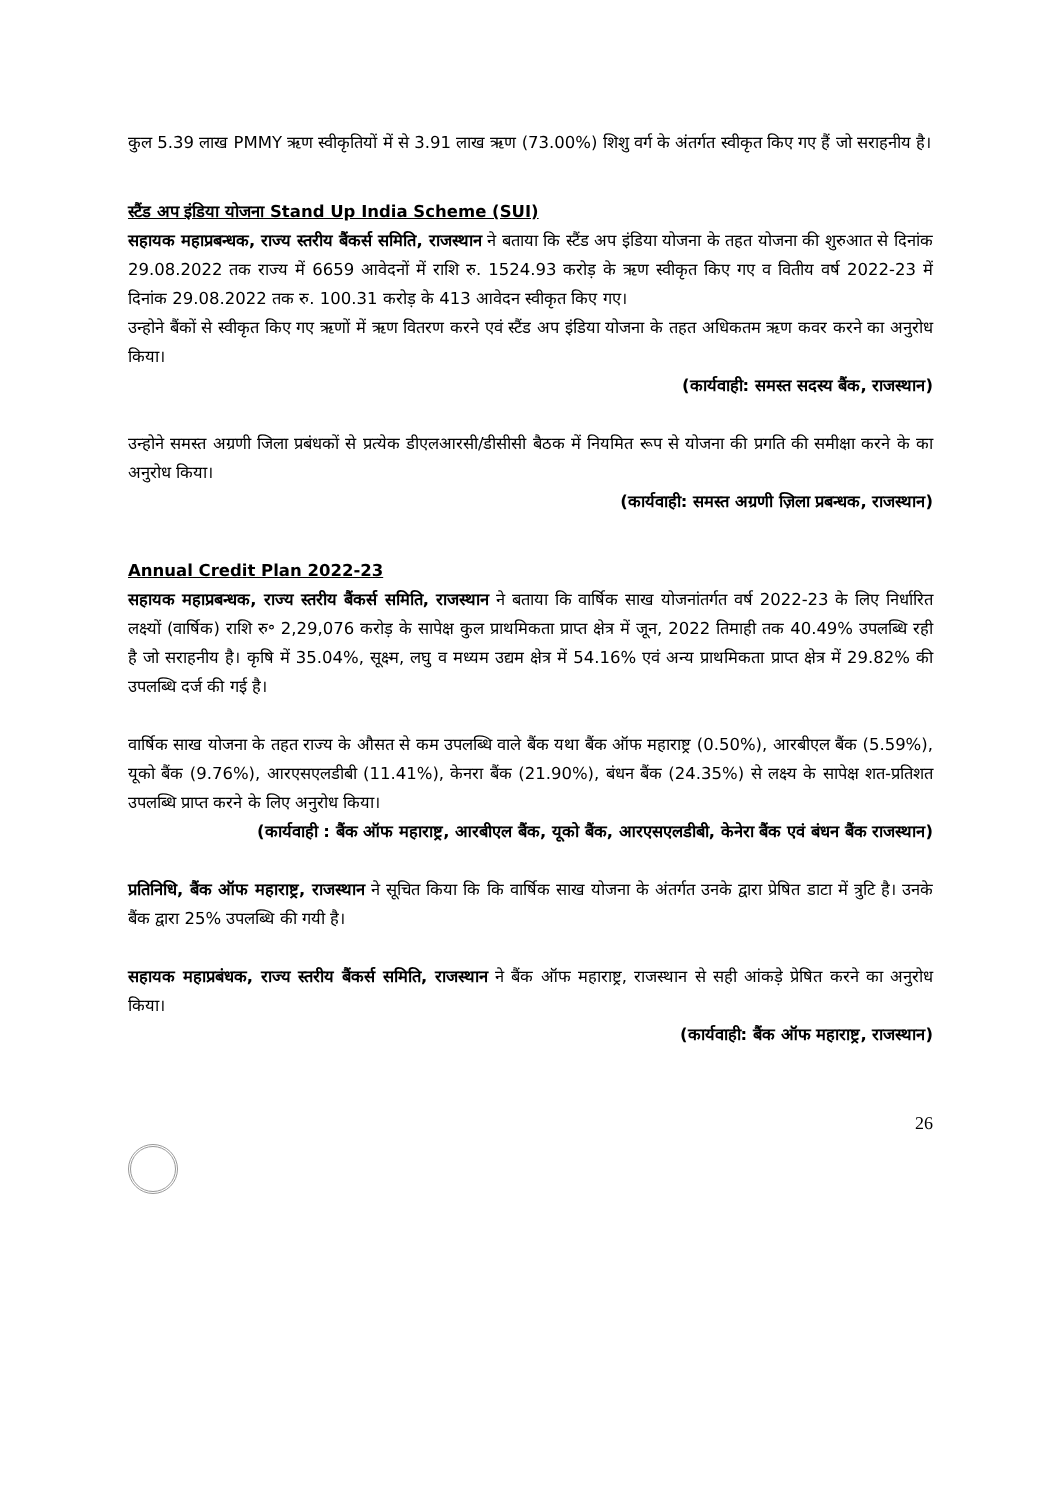कुल 5.39 लाख PMMY ऋण स्वीकृतियों में से 3.91 लाख ऋण (73.00%) शिशु वर्ग के अंतर्गत स्वीकृत किए गए हैं जो सराहनीय है।
स्टैंड अप इंडिया योजना Stand Up India Scheme (SUI)
सहायक महाप्रबन्धक, राज्य स्तरीय बैंकर्स समिति, राजस्थान ने बताया कि स्टैंड अप इंडिया योजना के तहत योजना की शुरुआत से दिनांक 29.08.2022 तक राज्य में 6659 आवेदनों में राशि रु. 1524.93 करोड़ के ऋण स्वीकृत किए गए व वितीय वर्ष 2022-23 में दिनांक 29.08.2022 तक रु. 100.31 करोड़ के 413 आवेदन स्वीकृत किए गए।
उन्होने बैंकों से स्वीकृत किए गए ऋणों में ऋण वितरण करने एवं स्टैंड अप इंडिया योजना के तहत अधिकतम ऋण कवर करने का अनुरोध किया।
(कार्यवाही: समस्त सदस्य बैंक, राजस्थान)
उन्होने समस्त अग्रणी जिला प्रबंधकों से प्रत्येक डीएलआरसी/डीसीसी बैठक में नियमित रूप से योजना की प्रगति की समीक्षा करने के का अनुरोध किया।
(कार्यवाही: समस्त अग्रणी ज़िला प्रबन्धक, राजस्थान)
Annual Credit Plan 2022-23
सहायक महाप्रबन्धक, राज्य स्तरीय बैंकर्स समिति, राजस्थान ने बताया कि वार्षिक साख योजनांतर्गत वर्ष 2022-23 के लिए निर्धारित लक्ष्यों (वार्षिक) राशि रु॰ 2,29,076 करोड़ के सापेक्ष कुल प्राथमिकता प्राप्त क्षेत्र में जून, 2022 तिमाही तक 40.49% उपलब्धि रही है जो सराहनीय है। कृषि में 35.04%, सूक्ष्म, लघु व मध्यम उद्यम क्षेत्र में 54.16% एवं अन्य प्राथमिकता प्राप्त क्षेत्र में 29.82% की उपलब्धि दर्ज की गई है।
वार्षिक साख योजना के तहत राज्य के औसत से कम उपलब्धि वाले बैंक यथा बैंक ऑफ महाराष्ट्र (0.50%), आरबीएल बैंक (5.59%), यूको बैंक (9.76%), आरएसएलडीबी (11.41%), केनरा बैंक (21.90%), बंधन बैंक (24.35%) से लक्ष्य के सापेक्ष शत-प्रतिशत उपलब्धि प्राप्त करने के लिए अनुरोध किया।
(कार्यवाही : बैंक ऑफ महाराष्ट्र, आरबीएल बैंक, यूको बैंक, आरएसएलडीबी, केनेरा बैंक एवं बंधन बैंक राजस्थान)
प्रतिनिधि, बैंक ऑफ महाराष्ट्र, राजस्थान ने सूचित किया कि कि वार्षिक साख योजना के अंतर्गत उनके द्वारा प्रेषित डाटा में त्रुटि है। उनके बैंक द्वारा 25% उपलब्धि की गयी है।
सहायक महाप्रबंधक, राज्य स्तरीय बैंकर्स समिति, राजस्थान ने बैंक ऑफ महाराष्ट्र, राजस्थान से सही आंकड़े प्रेषित करने का अनुरोध किया।
(कार्यवाही: बैंक ऑफ महाराष्ट्र, राजस्थान)
26